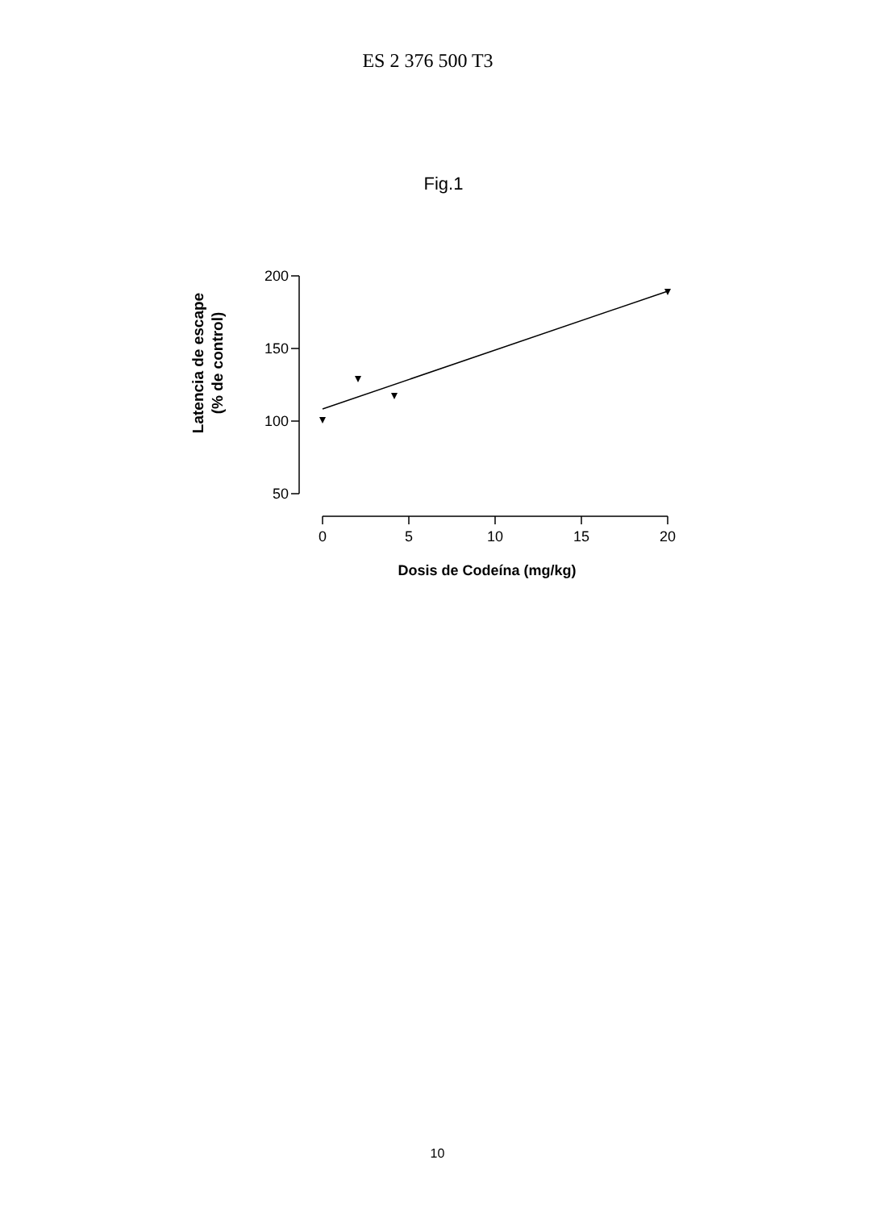ES 2 376 500 T3
Fig.1
200
150
100
50
0
5
10
15
20
Dosis de Codeína (mg/kg)
Latencia de escape
(% de control)
10